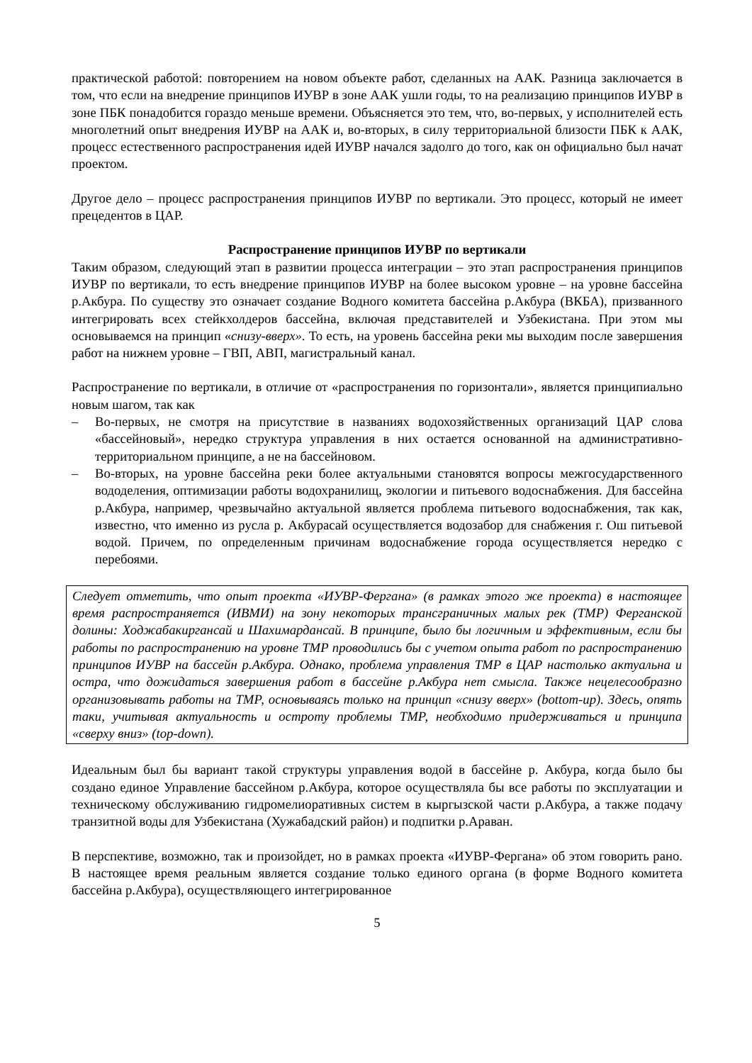практической работой: повторением на новом объекте работ, сделанных на ААК. Разница заключается в том, что если на внедрение принципов ИУВР в зоне ААК ушли годы, то на реализацию принципов ИУВР в зоне ПБК понадобится гораздо меньше времени. Объясняется это тем, что, во-первых, у исполнителей есть многолетний опыт внедрения ИУВР на ААК и, во-вторых, в силу территориальной близости ПБК к ААК, процесс естественного распространения идей ИУВР начался задолго до того, как он официально был начат проектом.
Другое дело – процесс распространения принципов ИУВР по вертикали. Это процесс, который не имеет прецедентов в ЦАР.
Распространение принципов ИУВР по вертикали
Таким образом, следующий этап в развитии процесса интеграции – это этап распространения принципов ИУВР по вертикали, то есть внедрение принципов ИУВР на более высоком уровне – на уровне бассейна р.Акбура. По существу это означает создание Водного комитета бассейна р.Акбура (ВКБА), призванного интегрировать всех стейкхолдеров бассейна, включая представителей и Узбекистана. При этом мы основываемся на принцип «снизу-вверх». То есть, на уровень бассейна реки мы выходим после завершения работ на нижнем уровне – ГВП, АВП, магистральный канал.
Распространение по вертикали, в отличие от «распространения по горизонтали», является принципиально новым шагом, так как
– Во-первых, не смотря на присутствие в названиях водохозяйственных организаций ЦАР слова «бассейновый», нередко структура управления в них остается основанной на административно-территориальном принципе, а не на бассейновом.
– Во-вторых, на уровне бассейна реки более актуальными становятся вопросы межгосударственного вододеления, оптимизации работы водохранилищ, экологии и питьевого водоснабжения. Для бассейна р.Акбура, например, чрезвычайно актуальной является проблема питьевого водоснабжения, так как, известно, что именно из русла р. Акбурасай осуществляется водозабор для снабжения г. Ош питьевой водой. Причем, по определенным причинам водоснабжение города осуществляется нередко с перебоями.
Следует отметить, что опыт проекта «ИУВР-Фергана» (в рамках этого же проекта) в настоящее время распространяется (ИВМИ) на зону некоторых трансграничных малых рек (ТМР) Ферганской долины: Ходжабакиргансай и Шахимардансай. В принципе, было бы логичным и эффективным, если бы работы по распространению на уровне ТМР проводились бы с учетом опыта работ по распространению принципов ИУВР на бассейн р.Акбура. Однако, проблема управления ТМР в ЦАР настолько актуальна и остра, что дожидаться завершения работ в бассейне р.Акбура нет смысла. Также нецелесообразно организовывать работы на ТМР, основываясь только на принцип «снизу вверх» (bottom-up). Здесь, опять таки, учитывая актуальность и остроту проблемы ТМР, необходимо придерживаться и принципа «сверху вниз» (top-down).
Идеальным был бы вариант такой структуры управления водой в бассейне р. Акбура, когда было бы создано единое Управление бассейном р.Акбура, которое осуществляла бы все работы по эксплуатации и техническому обслуживанию гидромелиоративных систем в кыргызской части р.Акбура, а также подачу транзитной воды для Узбекистана (Хужабадский район) и подпитки р.Араван.
В перспективе, возможно, так и произойдет, но в рамках проекта «ИУВР-Фергана» об этом говорить рано. В настоящее время реальным является создание только единого органа (в форме Водного комитета бассейна р.Акбура), осуществляющего интегрированное
5